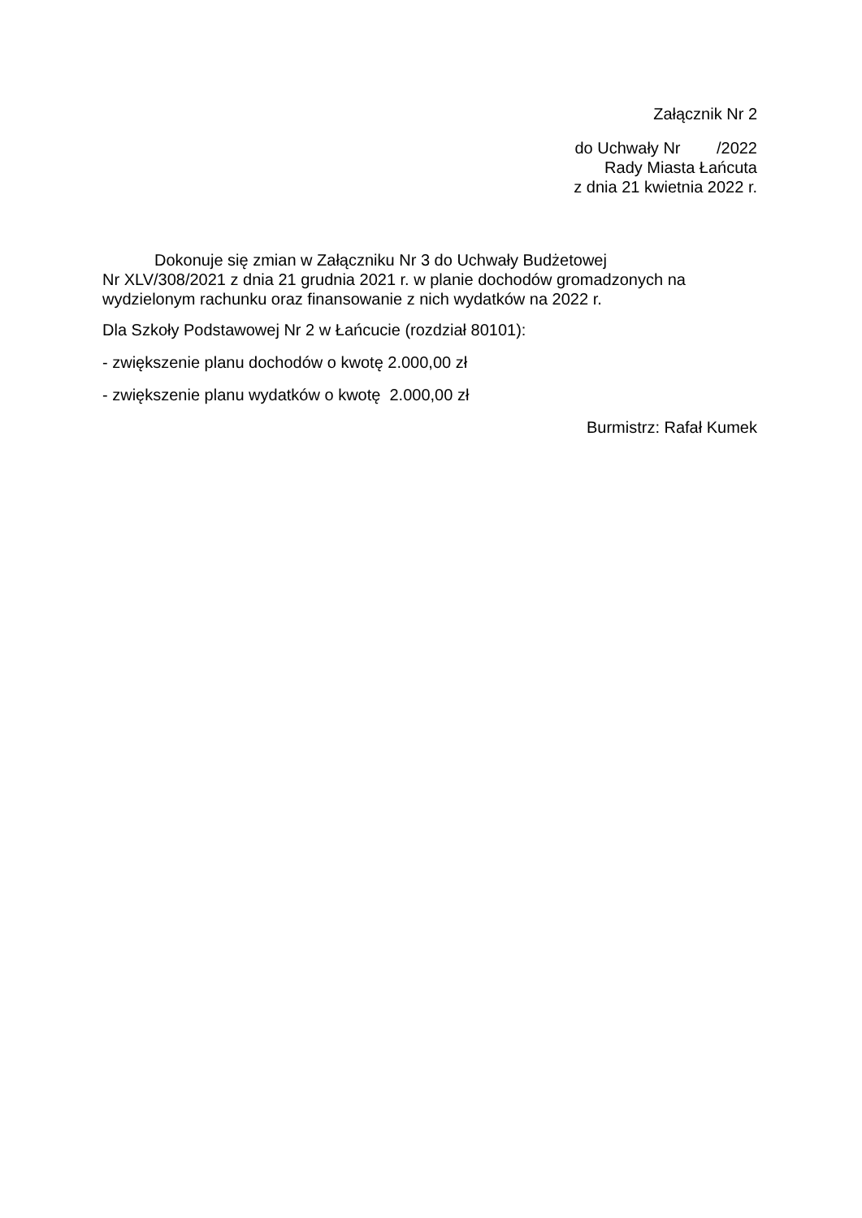Załącznik Nr 2
do Uchwały Nr /2022
Rady Miasta Łańcuta
z dnia 21 kwietnia 2022 r.
Dokonuje się zmian w Załączniku Nr 3 do Uchwały Budżetowej
Nr XLV/308/2021 z dnia 21 grudnia 2021 r. w planie dochodów gromadzonych na wydzielonym rachunku oraz finansowanie z nich wydatków na 2022 r.
Dla Szkoły Podstawowej Nr 2 w Łańcucie (rozdział 80101):
- zwiększenie planu dochodów o kwotę 2.000,00 zł
- zwiększenie planu wydatków o kwotę 2.000,00 zł
Burmistrz: Rafał Kumek